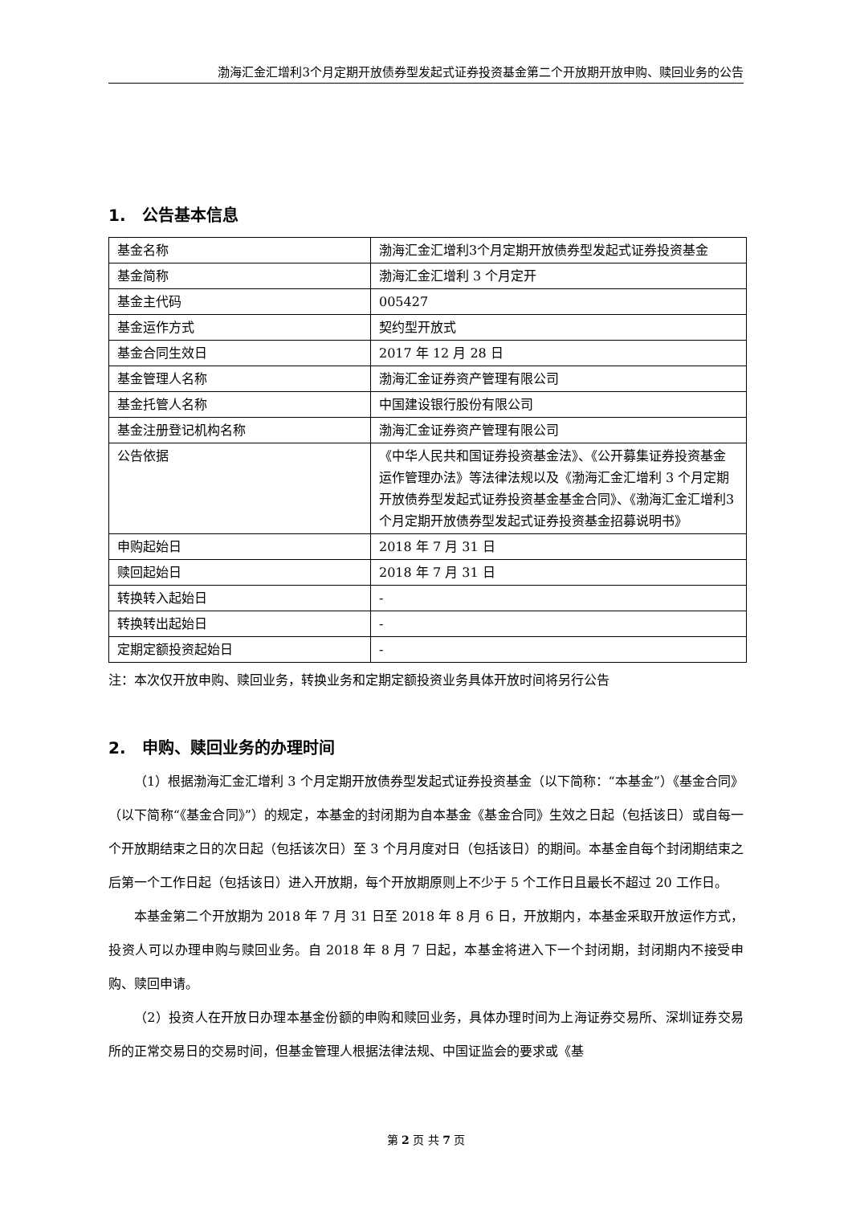渤海汇金汇增利3个月定期开放债券型发起式证券投资基金第二个开放期开放申购、赎回业务的公告
1. 公告基本信息
| 基金名称 | 渤海汇金汇增利3个月定期开放债券型发起式证券投资基金 |
| 基金简称 | 渤海汇金汇增利 3 个月定开 |
| 基金主代码 | 005427 |
| 基金运作方式 | 契约型开放式 |
| 基金合同生效日 | 2017 年 12 月 28 日 |
| 基金管理人名称 | 渤海汇金证券资产管理有限公司 |
| 基金托管人名称 | 中国建设银行股份有限公司 |
| 基金注册登记机构名称 | 渤海汇金证券资产管理有限公司 |
| 公告依据 | 《中华人民共和国证券投资基金法》、《公开募集证券投资基金运作管理办法》等法律法规以及《渤海汇金汇增利 3 个月定期开放债券型发起式证券投资基金基金合同》、《渤海汇金汇增利3个月定期开放债券型发起式证券投资基金招募说明书》 |
| 申购起始日 | 2018 年 7 月 31 日 |
| 赎回起始日 | 2018 年 7 月 31 日 |
| 转换转入起始日 | - |
| 转换转出起始日 | - |
| 定期定额投资起始日 | - |
注：本次仅开放申购、赎回业务，转换业务和定期定额投资业务具体开放时间将另行公告
2. 申购、赎回业务的办理时间
（1）根据渤海汇金汇增利 3 个月定期开放债券型发起式证券投资基金（以下简称：“本基金”）《基金合同》（以下简称“《基金合同》”）的规定，本基金的封闭期为自本基金《基金合同》生效之日起（包括该日）或自每一个开放期结束之日的次日起（包括该次日）至 3 个月月度对日（包括该日）的期间。本基金自每个封闭期结束之后第一个工作日起（包括该日）进入开放期，每个开放期原则上不少于 5 个工作日且最长不超过 20 工作日。
本基金第二个开放期为 2018 年 7 月 31 日至 2018 年 8 月 6 日，开放期内，本基金采取开放运作方式，投资人可以办理申购与赎回业务。自 2018 年 8 月 7 日起，本基金将进入下一个封闭期，封闭期内不接受申购、赎回申请。
（2）投资人在开放日办理本基金份额的申购和赎回业务，具体办理时间为上海证券交易所、深圳证券交易所的正常交易日的交易时间，但基金管理人根据法律法规、中国证监会的要求或《基
第 2 页 共 7 页